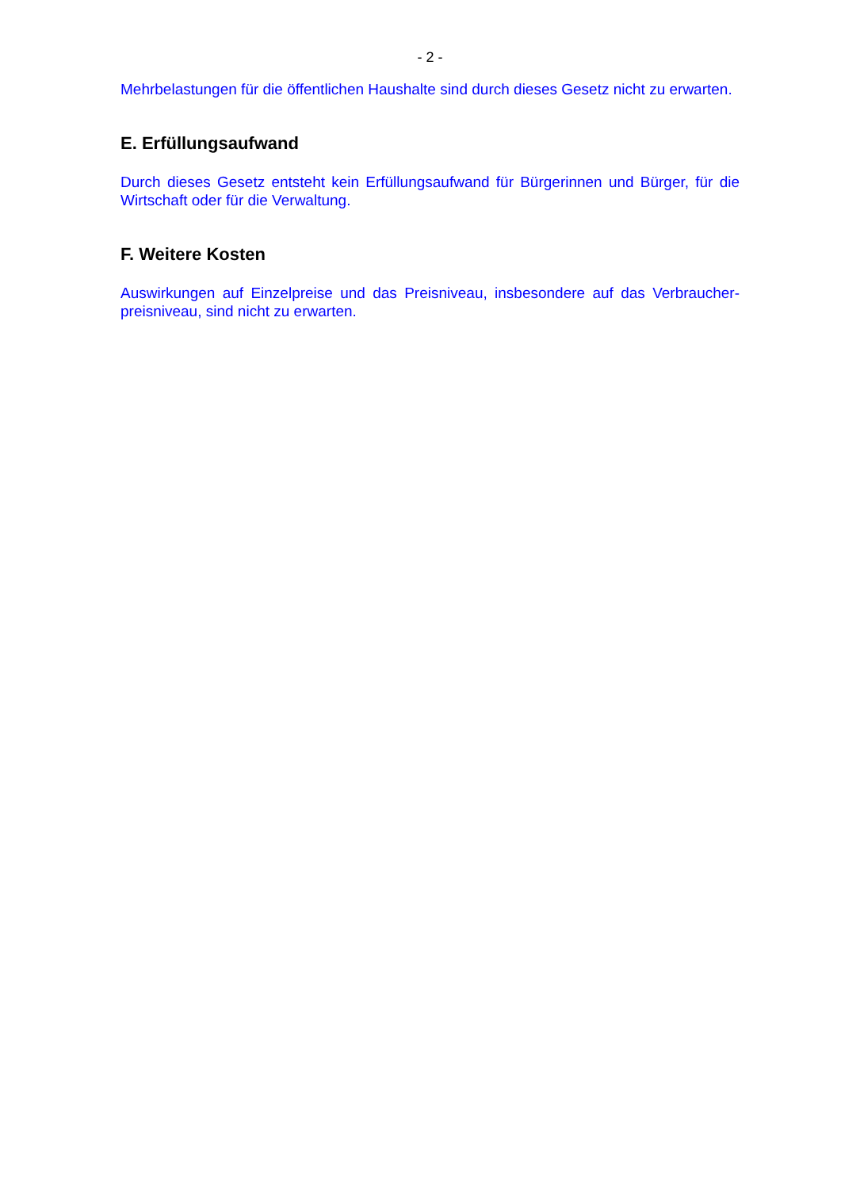- 2 -
Mehrbelastungen für die öffentlichen Haushalte sind durch dieses Gesetz nicht zu erwarten.
E. Erfüllungsaufwand
Durch dieses Gesetz entsteht kein Erfüllungsaufwand für Bürgerinnen und Bürger, für die Wirtschaft oder für die Verwaltung.
F. Weitere Kosten
Auswirkungen auf Einzelpreise und das Preisniveau, insbesondere auf das Verbraucher-preisniveau, sind nicht zu erwarten.